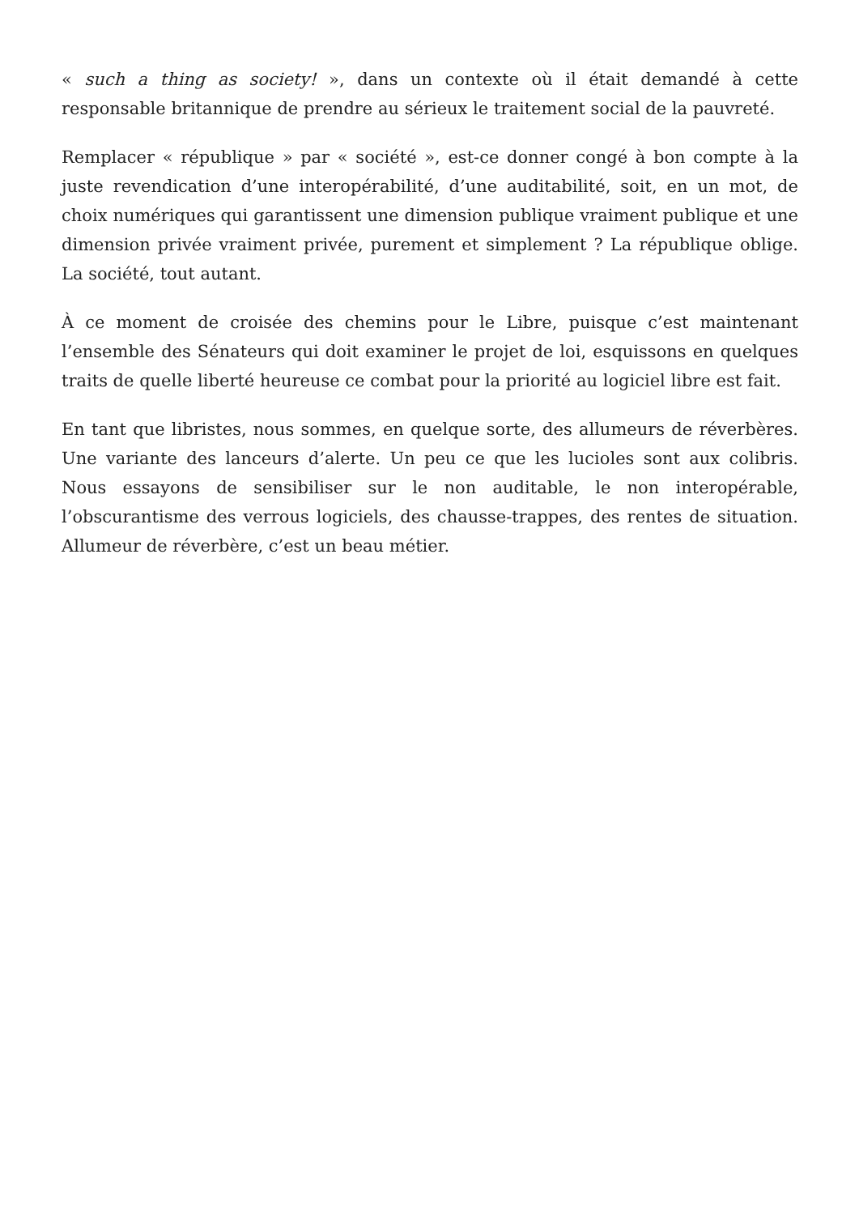« such a thing as society! », dans un contexte où il était demandé à cette responsable britannique de prendre au sérieux le traitement social de la pauvreté.
Remplacer « république » par « société », est-ce donner congé à bon compte à la juste revendication d’une interopérabilité, d’une auditabilité, soit, en un mot, de choix numériques qui garantissent une dimension publique vraiment publique et une dimension privée vraiment privée, purement et simplement ? La république oblige. La société, tout autant.
À ce moment de croisée des chemins pour le Libre, puisque c’est maintenant l’ensemble des Sénateurs qui doit examiner le projet de loi, esquissons en quelques traits de quelle liberté heureuse ce combat pour la priorité au logiciel libre est fait.
En tant que libristes, nous sommes, en quelque sorte, des allumeurs de réverbères. Une variante des lanceurs d’alerte. Un peu ce que les lucioles sont aux colibris. Nous essayons de sensibiliser sur le non auditable, le non interopérable, l’obscurantisme des verrous logiciels, des chausse-trappes, des rentes de situation. Allumeur de réverbère, c’est un beau métier.